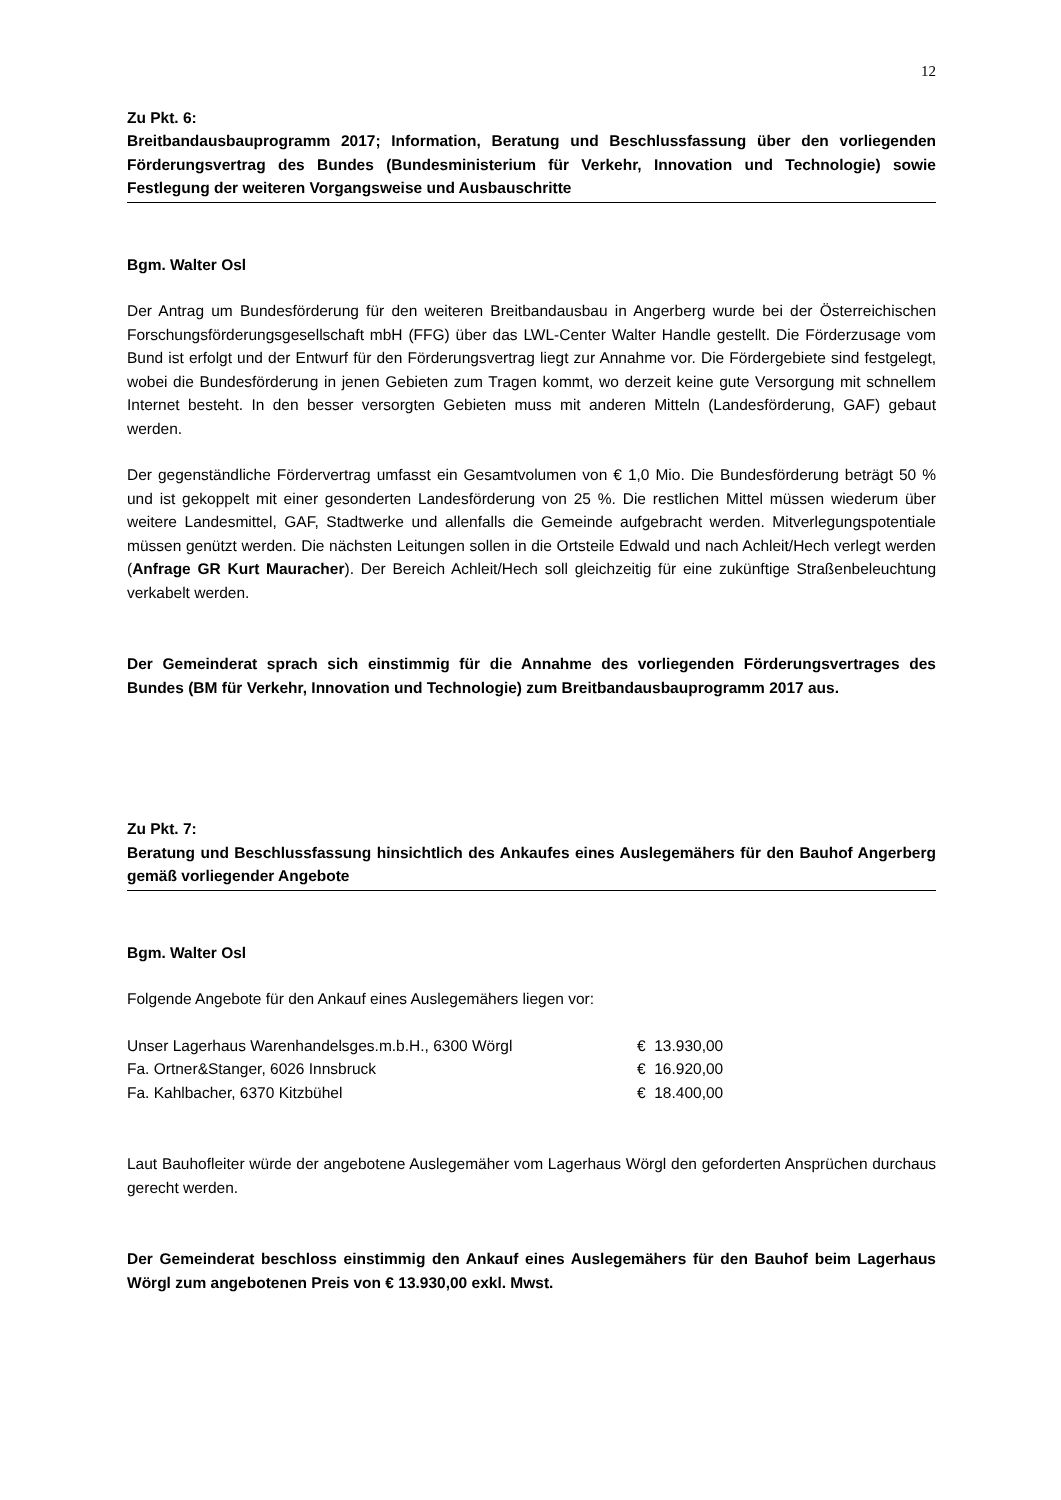12
Zu Pkt. 6:
Breitbandausbauprogramm 2017; Information, Beratung und Beschlussfassung über den vorliegenden Förderungsvertrag des Bundes (Bundesministerium für Verkehr, Innovation und Technologie) sowie Festlegung der weiteren Vorgangsweise und Ausbauschritte
Bgm. Walter Osl
Der Antrag um Bundesförderung für den weiteren Breitbandausbau in Angerberg wurde bei der Österreichischen Forschungsförderungsgesellschaft mbH (FFG) über das LWL-Center Walter Handle gestellt. Die Förderzusage vom Bund ist erfolgt und der Entwurf für den Förderungsvertrag liegt zur Annahme vor. Die Fördergebiete sind festgelegt, wobei die Bundesförderung in jenen Gebieten zum Tragen kommt, wo derzeit keine gute Versorgung mit schnellem Internet besteht. In den besser versorgten Gebieten muss mit anderen Mitteln (Landesförderung, GAF) gebaut werden.
Der gegenständliche Fördervertrag umfasst ein Gesamtvolumen von € 1,0 Mio. Die Bundesförderung beträgt 50 % und ist gekoppelt mit einer gesonderten Landesförderung von 25 %. Die restlichen Mittel müssen wiederum über weitere Landesmittel, GAF, Stadtwerke und allenfalls die Gemeinde aufgebracht werden. Mitverlegungspotentiale müssen genützt werden. Die nächsten Leitungen sollen in die Ortsteile Edwald und nach Achleit/Hech verlegt werden (Anfrage GR Kurt Mauracher). Der Bereich Achleit/Hech soll gleichzeitig für eine zukünftige Straßenbeleuchtung verkabelt werden.
Der Gemeinderat sprach sich einstimmig für die Annahme des vorliegenden Förderungsvertrages des Bundes (BM für Verkehr, Innovation und Technologie) zum Breitbandausbauprogramm 2017 aus.
Zu Pkt. 7:
Beratung und Beschlussfassung hinsichtlich des Ankaufes eines Auslegemähers für den Bauhof Angerberg gemäß vorliegender Angebote
Bgm. Walter Osl
Folgende Angebote für den Ankauf eines Auslegemähers liegen vor:
| Unser Lagerhaus Warenhandelsges.m.b.H., 6300 Wörgl | € 13.930,00 |
| Fa. Ortner&Stanger, 6026 Innsbruck | € 16.920,00 |
| Fa. Kahlbacher, 6370 Kitzbühel | € 18.400,00 |
Laut Bauhofleiter würde der angebotene Auslegemäher vom Lagerhaus Wörgl den geforderten Ansprüchen durchaus gerecht werden.
Der Gemeinderat beschloss einstimmig den Ankauf eines Auslegemähers für den Bauhof beim Lagerhaus Wörgl zum angebotenen Preis von € 13.930,00 exkl. Mwst.